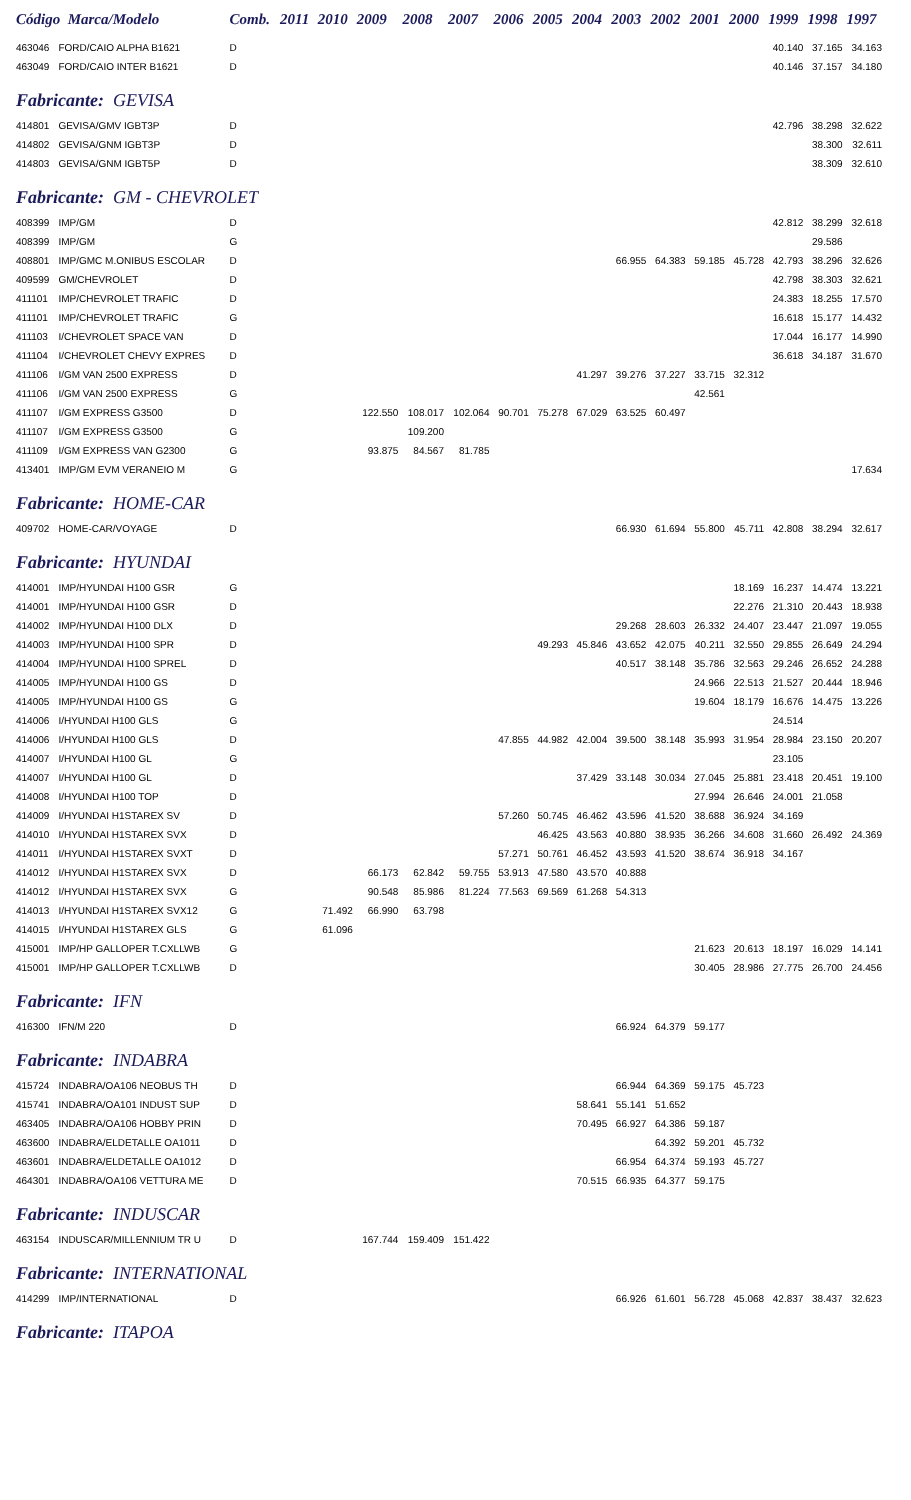| Código Marca/Modelo | | Comb. | 2011 | 2010 | 2009 | 2008 | 2007 | 2006 | 2005 | 2004 | 2003 | 2002 | 2001 | 2000 | 1999 | 1998 | 1997 |
| --- | --- | --- | --- | --- | --- | --- | --- | --- | --- | --- | --- | --- | --- | --- | --- | --- | --- |
| 463046 | FORD/CAIO ALPHA B1621 | D | | | | | | | | | | | | | 40.140 | 37.165 | 34.163 |
| 463049 | FORD/CAIO INTER B1621 | D | | | | | | | | | | | | | 40.146 | 37.157 | 34.180 |
| Fabricante: GEVISA | | | | | | | | | | | | | | | | | |
| 414801 | GEVISA/GMV IGBT3P | D | | | | | | | | | | | | | 42.796 | 38.298 | 32.622 |
| 414802 | GEVISA/GNM IGBT3P | D | | | | | | | | | | | | | | 38.300 | 32.611 |
| 414803 | GEVISA/GNM IGBT5P | D | | | | | | | | | | | | | | 38.309 | 32.610 |
| Fabricante: GM - CHEVROLET | | | | | | | | | | | | | | | | | |
| 408399 | IMP/GM | D | | | | | | | | | | | | | 42.812 | 38.299 | 32.618 |
| 408399 | IMP/GM | G | | | | | | | | | | | | | | 29.586 | |
| 408801 | IMP/GMC M.ONIBUS ESCOLAR | D | | | | | | | | | 66.955 | 64.383 | 59.185 | 45.728 | 42.793 | 38.296 | 32.626 |
| 409599 | GM/CHEVROLET | D | | | | | | | | | | | | | 42.798 | 38.303 | 32.621 |
| 411101 | IMP/CHEVROLET TRAFIC | D | | | | | | | | | | | | | 24.383 | 18.255 | 17.570 |
| 411101 | IMP/CHEVROLET TRAFIC | G | | | | | | | | | | | | | 16.618 | 15.177 | 14.432 |
| 411103 | I/CHEVROLET SPACE VAN | D | | | | | | | | | | | | | 17.044 | 16.177 | 14.990 |
| 411104 | I/CHEVROLET CHEVY EXPRES | D | | | | | | | | | | | | | 36.618 | 34.187 | 31.670 |
| 411106 | I/GM VAN 2500 EXPRESS | D | | | | | | | | 41.297 | 39.276 | 37.227 | 33.715 | 32.312 | | | |
| 411106 | I/GM VAN 2500 EXPRESS | G | | | | | | | | | | | 42.561 | | | | |
| 411107 | I/GM EXPRESS G3500 | D | | | 122.550 | 108.017 | 102.064 | 90.701 | 75.278 | 67.029 | 63.525 | 60.497 | | | | | |
| 411107 | I/GM EXPRESS G3500 | G | | | | 109.200 | | | | | | | | | | | |
| 411109 | I/GM EXPRESS VAN G2300 | G | | | 93.875 | 84.567 | 81.785 | | | | | | | | | | |
| 413401 | IMP/GM EVM VERANEIO M | G | | | | | | | | | | | | | | | 17.634 |
| Fabricante: HOME-CAR | | | | | | | | | | | | | | | | | |
| 409702 | HOME-CAR/VOYAGE | D | | | | | | | | | 66.930 | 61.694 | 55.800 | 45.711 | 42.808 | 38.294 | 32.617 |
| Fabricante: HYUNDAI | | | | | | | | | | | | | | | | | |
| 414001 | IMP/HYUNDAI H100 GSR | G | | | | | | | | | | | | 18.169 | 16.237 | 14.474 | 13.221 |
| 414001 | IMP/HYUNDAI H100 GSR | D | | | | | | | | | | | | 22.276 | 21.310 | 20.443 | 18.938 |
| 414002 | IMP/HYUNDAI H100 DLX | D | | | | | | | | | 29.268 | 28.603 | 26.332 | 24.407 | 23.447 | 21.097 | 19.055 |
| 414003 | IMP/HYUNDAI H100 SPR | D | | | | | | | 49.293 | 45.846 | 43.652 | 42.075 | 40.211 | 32.550 | 29.855 | 26.649 | 24.294 |
| 414004 | IMP/HYUNDAI H100 SPREL | D | | | | | | | | | 40.517 | 38.148 | 35.786 | 32.563 | 29.246 | 26.652 | 24.288 |
| 414005 | IMP/HYUNDAI H100 GS | D | | | | | | | | | | | 24.966 | 22.513 | 21.527 | 20.444 | 18.946 |
| 414005 | IMP/HYUNDAI H100 GS | G | | | | | | | | | | | 19.604 | 18.179 | 16.676 | 14.475 | 13.226 |
| 414006 | I/HYUNDAI H100 GLS | G | | | | | | | | | | | | | 24.514 | | |
| 414006 | I/HYUNDAI H100 GLS | D | | | | | | 47.855 | 44.982 | 42.004 | 39.500 | 38.148 | 35.993 | 31.954 | 28.984 | 23.150 | 20.207 |
| 414007 | I/HYUNDAI H100 GL | G | | | | | | | | | | | | | 23.105 | | |
| 414007 | I/HYUNDAI H100 GL | D | | | | | | | | 37.429 | 33.148 | 30.034 | 27.045 | 25.881 | 23.418 | 20.451 | 19.100 |
| 414008 | I/HYUNDAI H100 TOP | D | | | | | | | | | | | 27.994 | 26.646 | 24.001 | 21.058 | |
| 414009 | I/HYUNDAI H1STAREX SV | D | | | | | | 57.260 | 50.745 | 46.462 | 43.596 | 41.520 | 38.688 | 36.924 | 34.169 | | |
| 414010 | I/HYUNDAI H1STAREX SVX | D | | | | | | | 46.425 | 43.563 | 40.880 | 38.935 | 36.266 | 34.608 | 31.660 | 26.492 | 24.369 |
| 414011 | I/HYUNDAI H1STAREX SVXT | D | | | | | | 57.271 | 50.761 | 46.452 | 43.593 | 41.520 | 38.674 | 36.918 | 34.167 | | |
| 414012 | I/HYUNDAI H1STAREX SVX | D | | | 66.173 | 62.842 | 59.755 | 53.913 | 47.580 | 43.570 | 40.888 | | | | | | |
| 414012 | I/HYUNDAI H1STAREX SVX | G | | | 90.548 | 85.986 | 81.224 | 77.563 | 69.569 | 61.268 | 54.313 | | | | | | |
| 414013 | I/HYUNDAI H1STAREX SVX12 | G | | 71.492 | 66.990 | 63.798 | | | | | | | | | | | |
| 414015 | I/HYUNDAI H1STAREX GLS | G | | 61.096 | | | | | | | | | | | | | |
| 415001 | IMP/HP GALLOPER T.CXLLWB | G | | | | | | | | | | | 21.623 | 20.613 | 18.197 | 16.029 | 14.141 |
| 415001 | IMP/HP GALLOPER T.CXLLWB | D | | | | | | | | | | | 30.405 | 28.986 | 27.775 | 26.700 | 24.456 |
| Fabricante: IFN | | | | | | | | | | | | | | | | | |
| 416300 | IFN/M 220 | D | | | | | | | | | 66.924 | 64.379 | 59.177 | | | | |
| Fabricante: INDABRA | | | | | | | | | | | | | | | | | |
| 415724 | INDABRA/OA106 NEOBUS TH | D | | | | | | | | | 66.944 | 64.369 | 59.175 | 45.723 | | | |
| 415741 | INDABRA/OA101 INDUST SUP | D | | | | | | | | 58.641 | 55.141 | 51.652 | | | | | |
| 463405 | INDABRA/OA106 HOBBY PRIN | D | | | | | | | | 70.495 | 66.927 | 64.386 | 59.187 | | | | |
| 463600 | INDABRA/ELDETALLE OA1011 | D | | | | | | | | | | 64.392 | 59.201 | 45.732 | | | |
| 463601 | INDABRA/ELDETALLE OA1012 | D | | | | | | | | | 66.954 | 64.374 | 59.193 | 45.727 | | | |
| 464301 | INDABRA/OA106 VETTURA ME | D | | | | | | | | 70.515 | 66.935 | 64.377 | 59.175 | | | | |
| Fabricante: INDUSCAR | | | | | | | | | | | | | | | | | |
| 463154 | INDUSCAR/MILLENNIUM TR U | D | | | 167.744 | 159.409 | 151.422 | | | | | | | | | | |
| Fabricante: INTERNATIONAL | | | | | | | | | | | | | | | | | |
| 414299 | IMP/INTERNATIONAL | D | | | | | | | | | 66.926 | 61.601 | 56.728 | 45.068 | 42.837 | 38.437 | 32.623 |
| Fabricante: ITAPOA | | | | | | | | | | | | | | | | | |